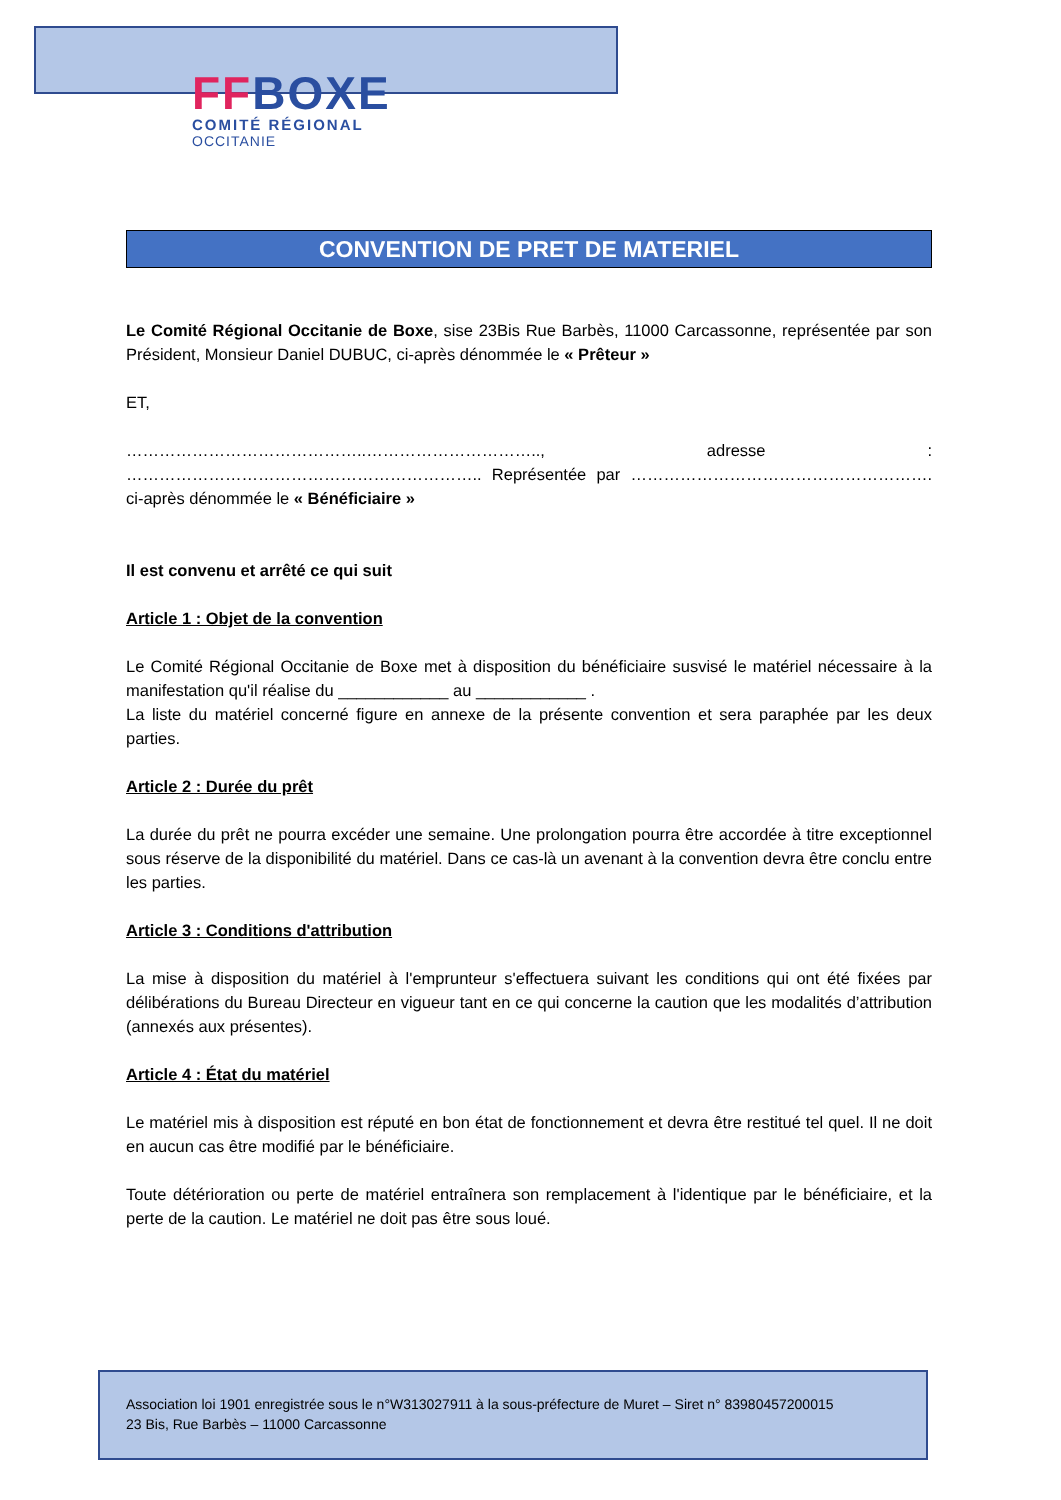FF BOXE
COMITÉ RÉGIONAL
OCCITANIE
CONVENTION DE PRET DE MATERIEL
Le Comité Régional Occitanie de Boxe, sise 23Bis Rue Barbès, 11000 Carcassonne, représentée par son Président, Monsieur Daniel DUBUC, ci-après dénommée le « Prêteur »
ET,
……………………………………..………………………….., adresse : ……………………………………………………….. Représentée par ………………………………………………. ci-après dénommée le « Bénéficiaire »
Il est convenu et arrêté ce qui suit
Article 1 : Objet de la convention
Le Comité Régional Occitanie de Boxe met à disposition du bénéficiaire susvisé le matériel nécessaire à la manifestation qu'il réalise du ____________ au ____________ .
La liste du matériel concerné figure en annexe de la présente convention et sera paraphée par les deux parties.
Article 2 : Durée du prêt
La durée du prêt ne pourra excéder une semaine. Une prolongation pourra être accordée à titre exceptionnel sous réserve de la disponibilité du matériel. Dans ce cas-là un avenant à la convention devra être conclu entre les parties.
Article 3 : Conditions d'attribution
La mise à disposition du matériel à l'emprunteur s'effectuera suivant les conditions qui ont été fixées par délibérations du Bureau Directeur en vigueur tant en ce qui concerne la caution que les modalités d’attribution (annexés aux présentes).
Article 4 : État du matériel
Le matériel mis à disposition est réputé en bon état de fonctionnement et devra être restitué tel quel. Il ne doit en aucun cas être modifié par le bénéficiaire.
Toute détérioration ou perte de matériel entraînera son remplacement à l'identique par le bénéficiaire, et la perte de la caution. Le matériel ne doit pas être sous loué.
Association loi 1901 enregistrée sous le n°W313027911 à la sous-préfecture de Muret – Siret n° 83980457200015
23 Bis, Rue Barbès – 11000 Carcassonne